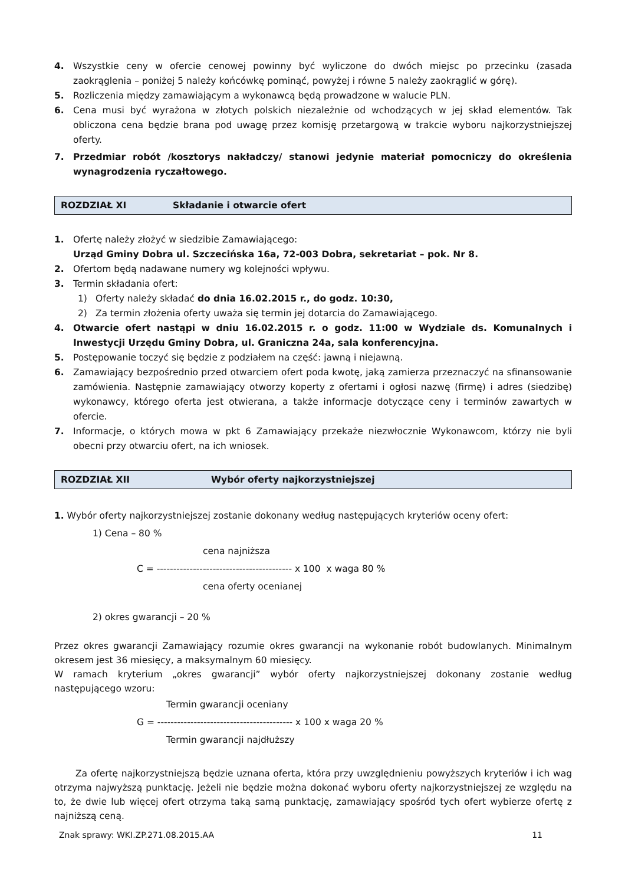4. Wszystkie ceny w ofercie cenowej powinny być wyliczone do dwóch miejsc po przecinku (zasada zaokrąglenia – poniżej 5 należy końcówkę pominąć, powyżej i równe 5 należy zaokrąglić w górę).
5. Rozliczenia między zamawiającym a wykonawcą będą prowadzone w walucie PLN.
6. Cena musi być wyrażona w złotych polskich niezależnie od wchodzących w jej skład elementów. Tak obliczona cena będzie brana pod uwagę przez komisję przetargową w trakcie wyboru najkorzystniejszej oferty.
7. Przedmiar robót /kosztorys nakładczy/ stanowi jedynie materiał pomocniczy do określenia wynagrodzenia ryczałtowego.
ROZDZIAŁ XI Składanie i otwarcie ofert
1. Ofertę należy złożyć w siedzibie Zamawiającego:
Urząd Gminy Dobra ul. Szczecińska 16a, 72-003 Dobra, sekretariat – pok. Nr 8.
2. Ofertom będą nadawane numery wg kolejności wpływu.
3. Termin składania ofert:
1) Oferty należy składać do dnia 16.02.2015 r., do godz. 10:30,
2) Za termin złożenia oferty uważa się termin jej dotarcia do Zamawiającego.
4. Otwarcie ofert nastąpi w dniu 16.02.2015 r. o godz. 11:00 w Wydziale ds. Komunalnych i Inwestycji Urzędu Gminy Dobra, ul. Graniczna 24a, sala konferencyjna.
5. Postępowanie toczyć się będzie z podziałem na część: jawną i niejawną.
6. Zamawiający bezpośrednio przed otwarciem ofert poda kwotę, jaką zamierza przeznaczyć na sfinansowanie zamówienia. Następnie zamawiający otworzy koperty z ofertami i ogłosi nazwę (firmę) i adres (siedzibę) wykonawcy, którego oferta jest otwierana, a także informacje dotyczące ceny i terminów zawartych w ofercie.
7. Informacje, o których mowa w pkt 6 Zamawiający przekaże niezwłocznie Wykonawcom, którzy nie byli obecni przy otwarciu ofert, na ich wniosek.
ROZDZIAŁ XII Wybór oferty najkorzystniejszej
1. Wybór oferty najkorzystniejszej zostanie dokonany według następujących kryteriów oceny ofert:
1) Cena – 80 %
cena najniższa
C = ----------------------------------------- x 100 x waga 80 %
cena oferty ocenianej
2) okres gwarancji – 20 %
Przez okres gwarancji Zamawiający rozumie okres gwarancji na wykonanie robót budowlanych. Minimalnym okresem jest 36 miesięcy, a maksymalnym 60 miesięcy.
W ramach kryterium „okres gwarancji” wybór oferty najkorzystniejszej dokonany zostanie według następującego wzoru:
Termin gwarancji oceniany
G = ----------------------------------------- x 100 x waga 20 %
Termin gwarancji najdłuższy
Za ofertę najkorzystniejszą będzie uznana oferta, która przy uwzględnieniu powyższych kryteriów i ich wag otrzyma najwyższą punktację. Jeżeli nie będzie można dokonać wyboru oferty najkorzystniejszej ze względu na to, że dwie lub więcej ofert otrzyma taką samą punktację, zamawiający spośród tych ofert wybierze ofertę z najniższą ceną.
Znak sprawy: WKI.ZP.271.08.2015.AA 11